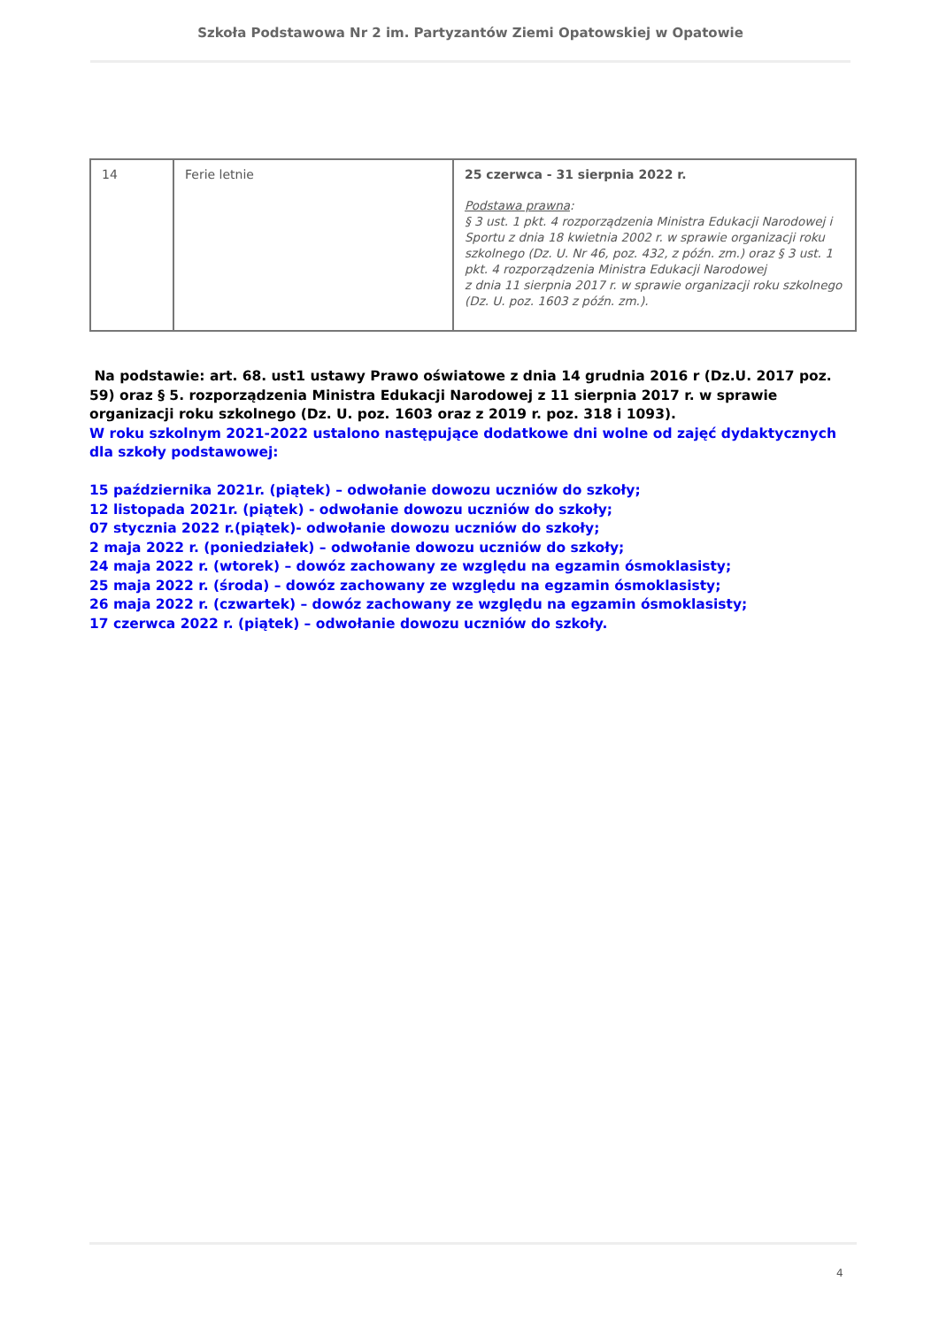Szkoła Podstawowa Nr 2 im. Partyzantów Ziemi Opatowskiej w Opatowie
| 14 | Ferie letnie | 25 czerwca - 31 sierpnia 2022 r. Podstawa prawna : § 3 ust. 1 pkt. 4 rozporządzenia Ministra Edukacji Narodowej i Sportu z dnia 18 kwietnia 2002 r. w sprawie organizacji roku szkolnego (Dz. U. Nr 46, poz. 432, z późn. zm.) oraz § 3 ust. 1 pkt. 4 rozporządzenia Ministra Edukacji Narodowej z dnia 11 sierpnia 2017 r. w sprawie organizacji roku szkolnego (Dz. U. poz. 1603 z późn. zm.). |
Na podstawie: art. 68. ust1 ustawy Prawo oświatowe z dnia 14 grudnia 2016 r (Dz.U. 2017 poz. 59) oraz § 5. rozporządzenia Ministra Edukacji Narodowej z 11 sierpnia 2017 r. w sprawie organizacji roku szkolnego (Dz. U. poz. 1603 oraz z 2019 r. poz. 318 i 1093).
W roku szkolnym 2021-2022 ustalono następujące dodatkowe dni wolne od zajęć dydaktycznych dla szkoły podstawowej:
15 października 2021r. (piątek) – odwołanie dowozu uczniów do szkoły;
12 listopada 2021r. (piątek) - odwołanie dowozu uczniów do szkoły;
07 stycznia 2022 r.(piątek)- odwołanie dowozu uczniów do szkoły;
2 maja 2022 r. (poniedziałek) – odwołanie dowozu uczniów do szkoły;
24 maja 2022 r. (wtorek) – dowóz zachowany ze względu na egzamin ósmoklasisty;
25 maja 2022 r. (środa) – dowóz zachowany ze względu na egzamin ósmoklasisty;
26 maja 2022 r. (czwartek) – dowóz zachowany ze względu na egzamin ósmoklasisty;
17 czerwca 2022 r. (piątek) – odwołanie dowozu uczniów do szkoły.
4